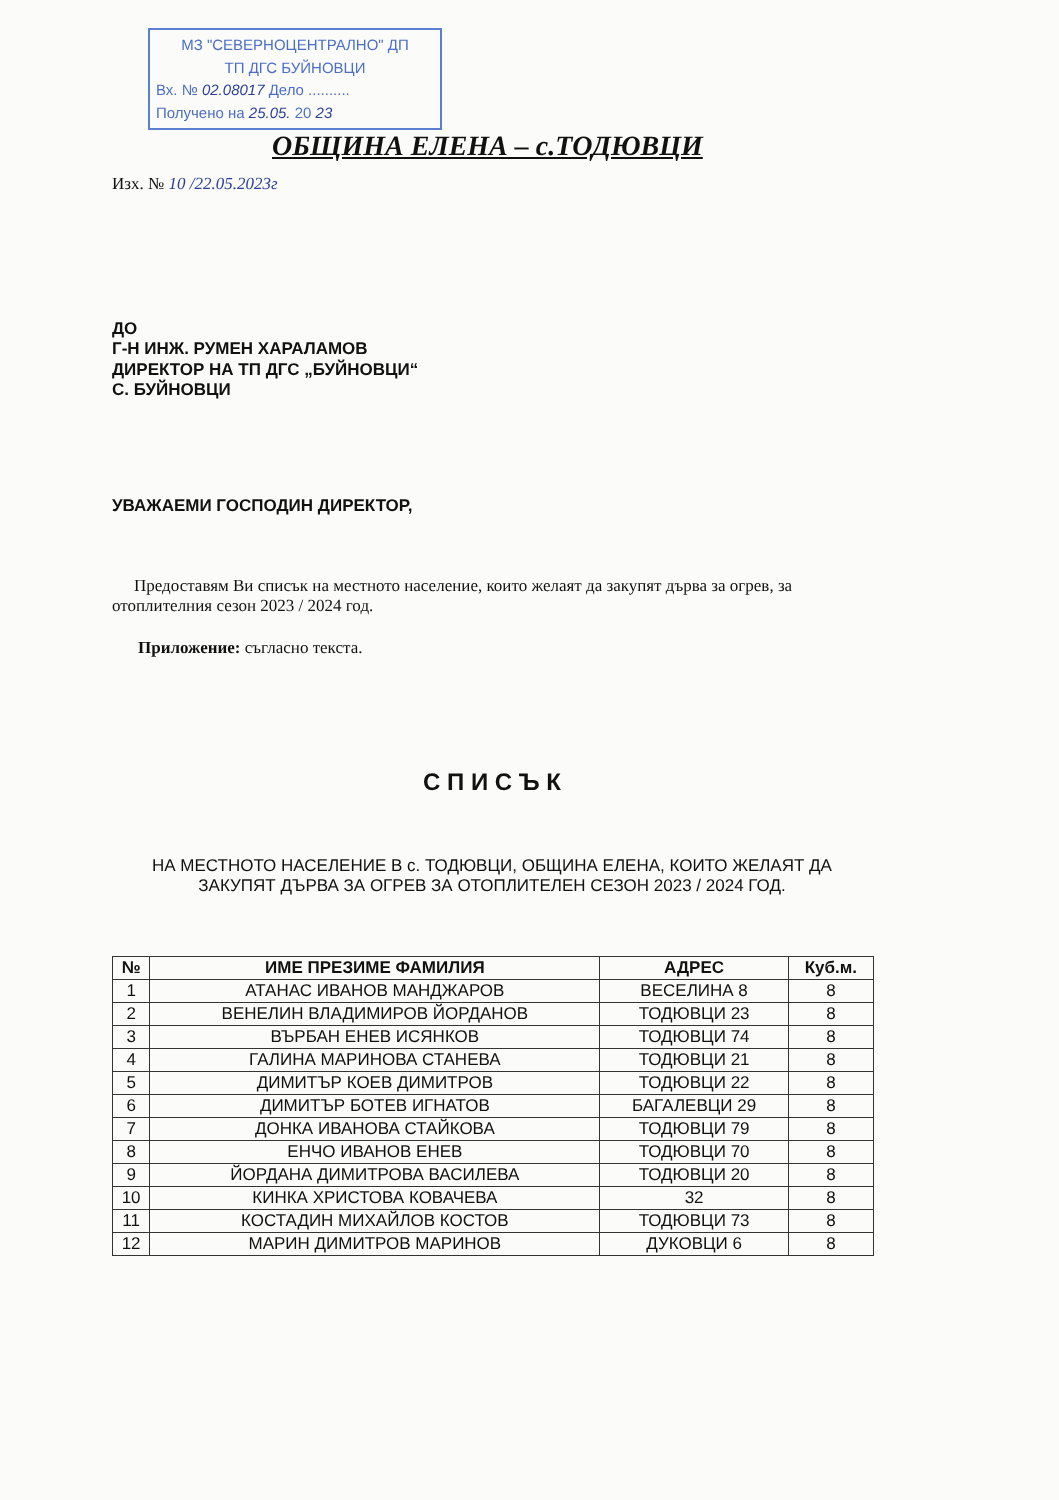МЗ "СЕВЕРНОЦЕНТРАЛНО" ДП
ТП ДГС БУЙНОВЦИ
Вх. № 02.08017 Дело ..........
Получено на 25.05. 20 23
ОБЩИНА ЕЛЕНА – с.ТОДЮВЦИ
Изх. № 10 /22.05.2023г
ДО
Г-Н ИНЖ. РУМЕН ХАРАЛАМОВ
ДИРЕКТОР НА ТП ДГС „БУЙНОВЦИ“
С. БУЙНОВЦИ
УВАЖАЕМИ ГОСПОДИН ДИРЕКТОР,
Предоставям Ви списък на местното население, които желаят да закупят дърва за огрев, за отоплителния сезон 2023 / 2024 год.
Приложение: съгласно текста.
С П И С Ъ К
НА МЕСТНОТО НАСЕЛЕНИЕ В с. ТОДЮВЦИ, ОБЩИНА ЕЛЕНА, КОИТО ЖЕЛАЯТ ДА ЗАКУПЯТ ДЪРВА ЗА ОГРЕВ ЗА ОТОПЛИТЕЛЕН СЕЗОН 2023 / 2024 ГОД.
| № | ИМЕ ПРЕЗИМЕ ФАМИЛИЯ | АДРЕС | Куб.м. |
| --- | --- | --- | --- |
| 1 | АТАНАС ИВАНОВ МАНДЖАРОВ | ВЕСЕЛИНА 8 | 8 |
| 2 | ВЕНЕЛИН ВЛАДИМИРОВ ЙОРДАНОВ | ТОДЮВЦИ 23 | 8 |
| 3 | ВЪРБАН ЕНЕВ ИСЯНКОВ | ТОДЮВЦИ 74 | 8 |
| 4 | ГАЛИНА МАРИНОВА СТАНЕВА | ТОДЮВЦИ 21 | 8 |
| 5 | ДИМИТЪР КОЕВ ДИМИТРОВ | ТОДЮВЦИ 22 | 8 |
| 6 | ДИМИТЪР БОТЕВ ИГНАТОВ | БАГАЛЕВЦИ 29 | 8 |
| 7 | ДОНКА ИВАНОВА СТАЙКОВА | ТОДЮВЦИ 79 | 8 |
| 8 | ЕНЧО ИВАНОВ ЕНЕВ | ТОДЮВЦИ 70 | 8 |
| 9 | ЙОРДАНА ДИМИТРОВА ВАСИЛЕВА | ТОДЮВЦИ 20 | 8 |
| 10 | КИНКА ХРИСТОВА КОВАЧЕВА | 32 | 8 |
| 11 | КОСТАДИН МИХАЙЛОВ КОСТОВ | ТОДЮВЦИ 73 | 8 |
| 12 | МАРИН ДИМИТРОВ МАРИНОВ | ДУКОВЦИ 6 | 8 |